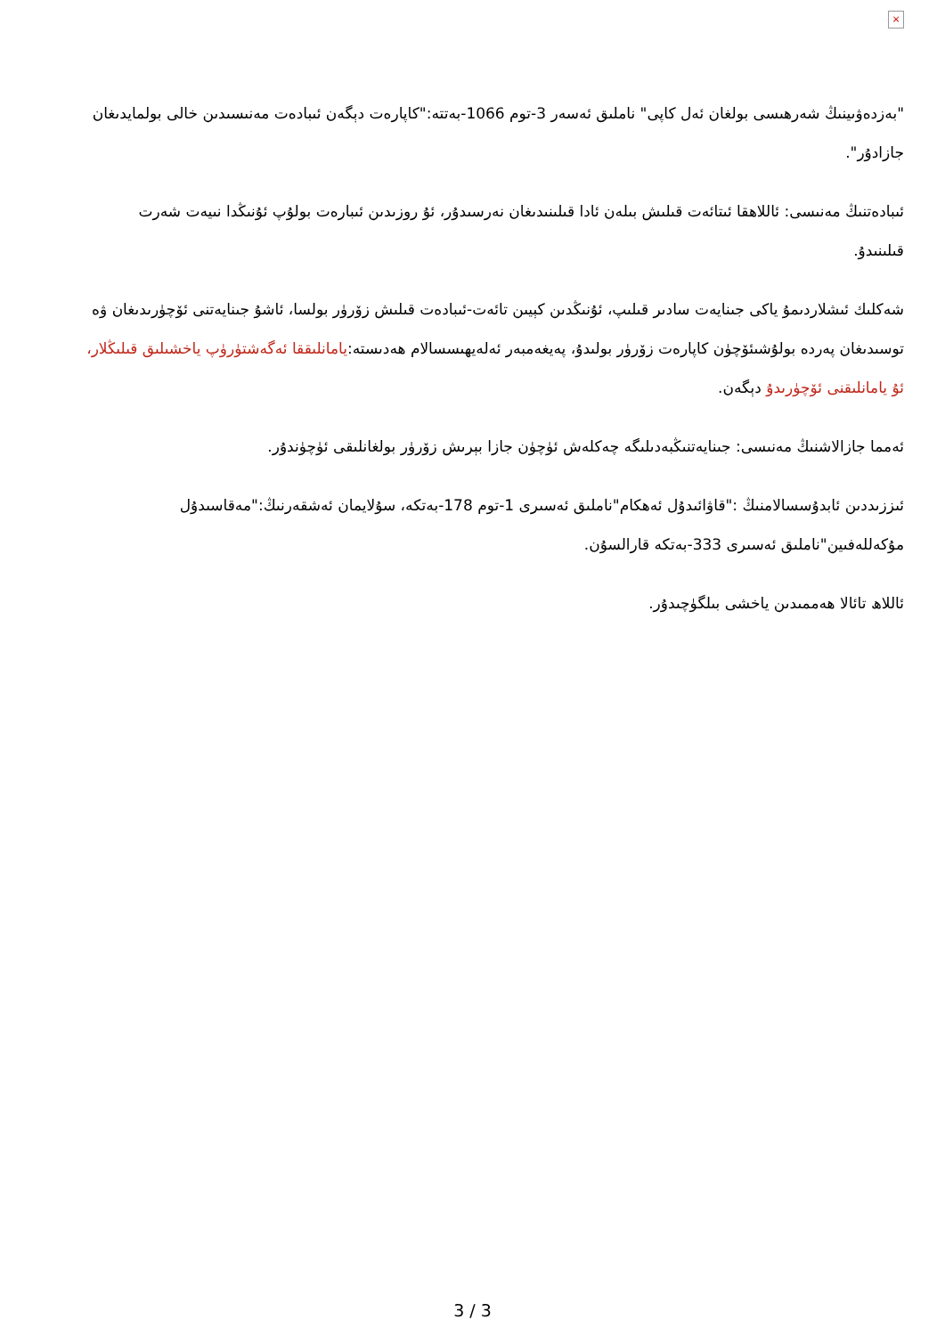×
"بەزدەۋىينىڭ شەرھىسى بولغان ئەل كاپى" ناملىق ئەسەر 3-توم 1066-بەتتە:"كاپارەت دېگەن ئىبادەت مەنىسىدىن خالى بولمايدىغان جازادۇر".
ئىبادەتنىڭ مەنىسى: ئاللاھقا ئىتائەت قىلىش بىلەن ئادا قىلىنىدىغان نەرسىدۇر، ئۇ روزىدىن ئىبارەت بولۇپ ئۇنىڭدا نىيەت شەرت قىلىنىدۇ.
شەكلىك ئىشلاردىمۇ ياكى جىنايەت سادىر قىلىپ، ئۇنىڭدىن كېيىن تائەت-ئىبادەت قىلىش زۆرۈر بولسا، ئاشۇ جىنايەتنى ئۆچۈرىدىغان ۋە توسىدىغان پەردە بولۇشىئۆچۈن كاپارەت زۆرۈر بولىدۇ، پەيغەمبەر ئەلەيھىسسالام ھەدىستە:يامانلىققا ئەگەشتۈرۈپ ياخشىلىق قىلىڭلار، ئۇ يامانلىقنى ئۆچۈرىدۇ دېگەن.
ئەمما جازالاشنىڭ مەنىسى: جىنايەتنىڭبەدىلىگە چەكلەش ئۈچۈن جازا بېرىش زۆرۈر بولغانلىقى ئۈچۈندۇر.
ئىززىددىن ئابدۇسسالامنىڭ :"قاۋائىدۇل ئەھكام"ناملىق ئەسىرى 1-توم 178-بەتكە، سۇلايمان ئەشقەرنىڭ:"مەقاسىدۇل مۇكەللەفىين"ناملىق ئەسىرى 333-بەتكە قارالسۇن.
ئاللاھ تائالا ھەممىدىن ياخشى بىلگۈچىدۇر.
3 / 3